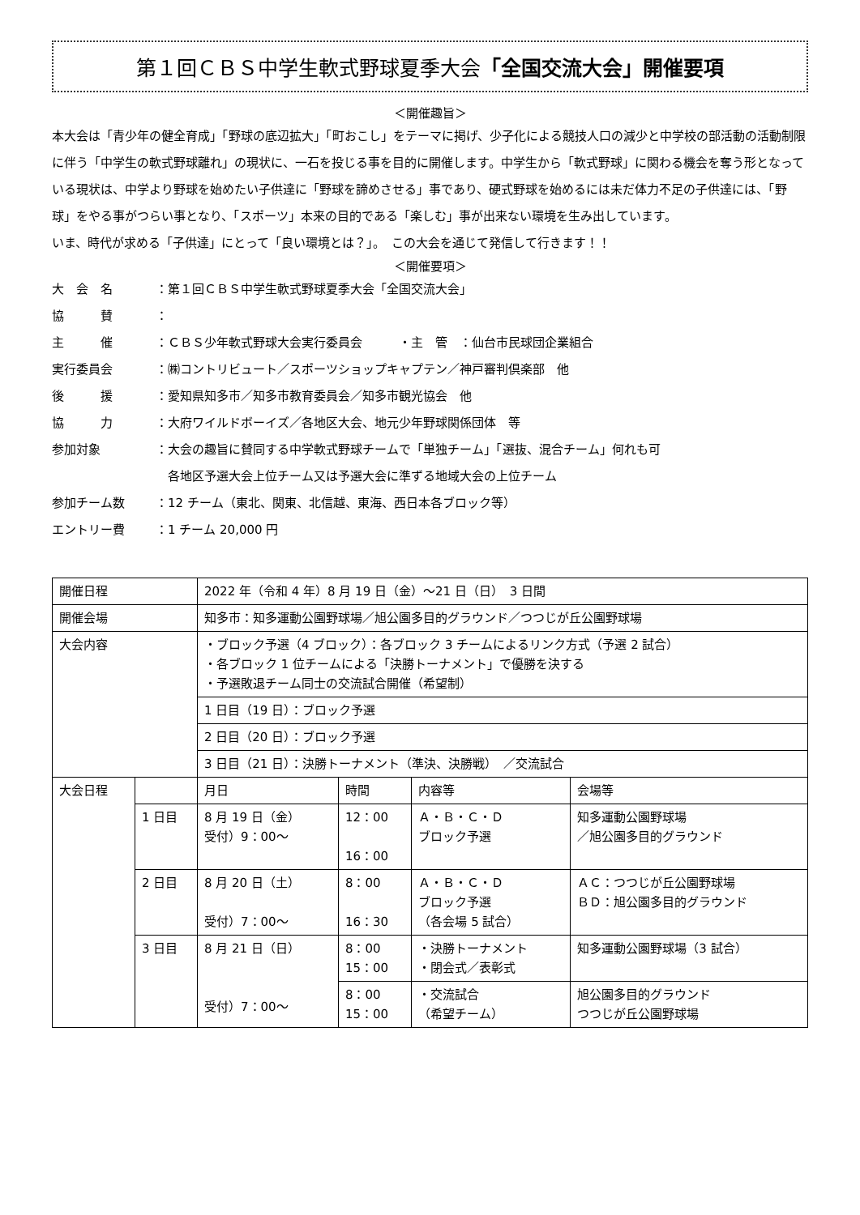第１回ＣＢＳ中学生軟式野球夏季大会「全国交流大会」開催要項
＜開催趣旨＞
本大会は「青少年の健全育成」「野球の底辺拡大」「町おこし」をテーマに掲げ、少子化による競技人口の減少と中学校の部活動の活動制限に伴う「中学生の軟式野球離れ」の現状に、一石を投じる事を目的に開催します。中学生から「軟式野球」に関わる機会を奪う形となっている現状は、中学より野球を始めたい子供達に「野球を諦めさせる」事であり、硬式野球を始めるには未だ体力不足の子供達には、「野球」をやる事がつらい事となり、「スポーツ」本来の目的である「楽しむ」事が出来ない環境を生み出しています。
いま、時代が求める「子供達」にとって「良い環境とは？」。　この大会を通じて発信して行きます！！
＜開催要項＞
大　会　名 ：第１回ＣＢＳ中学生軟式野球夏季大会「全国交流大会」
協　　　賛 ：
主　　　催 ：ＣＢＳ少年軟式野球大会実行委員会　　　・主　管　：仙台市民球団企業組合
実行委員会 ：㈱コントリビュート／スポーツショップキャプテン／神戸審判倶楽部　他
後　　　援 ：愛知県知多市／知多市教育委員会／知多市観光協会　他
協　　　力 ：大府ワイルドボーイズ／各地区大会、地元少年野球関係団体　等
参加対象 ：大会の趣旨に賛同する中学軟式野球チームで「単独チーム」「選抜、混合チーム」何れも可
　各地区予選大会上位チーム又は予選大会に準ずる地域大会の上位チーム
参加チーム数 ：12 チーム（東北、関東、北信越、東海、西日本各ブロック等）
エントリー費 ：1 チーム 20,000 円
| 開催日程 | | 2022 年（令和 4 年）8 月 19 日（金）～21 日（日） 3 日間 | | | |
| 開催会場 | | 知多市：知多運動公園野球場／旭公園多目的グラウンド／つつじが丘公園野球場 | | | |
| 大会内容 | | ・ブロック予選（4 ブロック）：各ブロック 3 チームによるリンク方式（予選 2 試合） ・各ブロック 1 位チームによる「決勝トーナメント」で優勝を決する ・予選敗退チーム同士の交流試合開催（希望制） | | | |
| | | 1 日目（19 日）：ブロック予選 | | | |
| | | 2 日目（20 日）：ブロック予選 | | | |
| | | 3 日目（21 日）：決勝トーナメント（準決、決勝戦） ／交流試合 | | | |
| 大会日程 | | 月日 | 時間 | 内容等 | 会場等 |
| | 1 日目 | 8 月 19 日（金） 受付）9：00～ | 12：00 16：00 | Ａ・Ｂ・Ｃ・Ｄ ブロック予選 | 知多運動公園野球場 ／旭公園多目的グラウンド |
| | 2 日目 | 8 月 20 日（土） 受付）7：00～ | 8：00 16：30 | Ａ・Ｂ・Ｃ・Ｄ ブロック予選 （各会場 5 試合） | ＡＣ：つつじが丘公園野球場 ＢＤ：旭公園多目的グラウンド |
| | 3 日目 | 8 月 21 日（日） 受付）7：00～ | 8：00 15：00 | ・決勝トーナメント ・閉会式／表彰式 | 知多運動公園野球場（3 試合） |
| | | | 8：00 15：00 | ・交流試合 （希望チーム） | 旭公園多目的グラウンド つつじが丘公園野球場 |